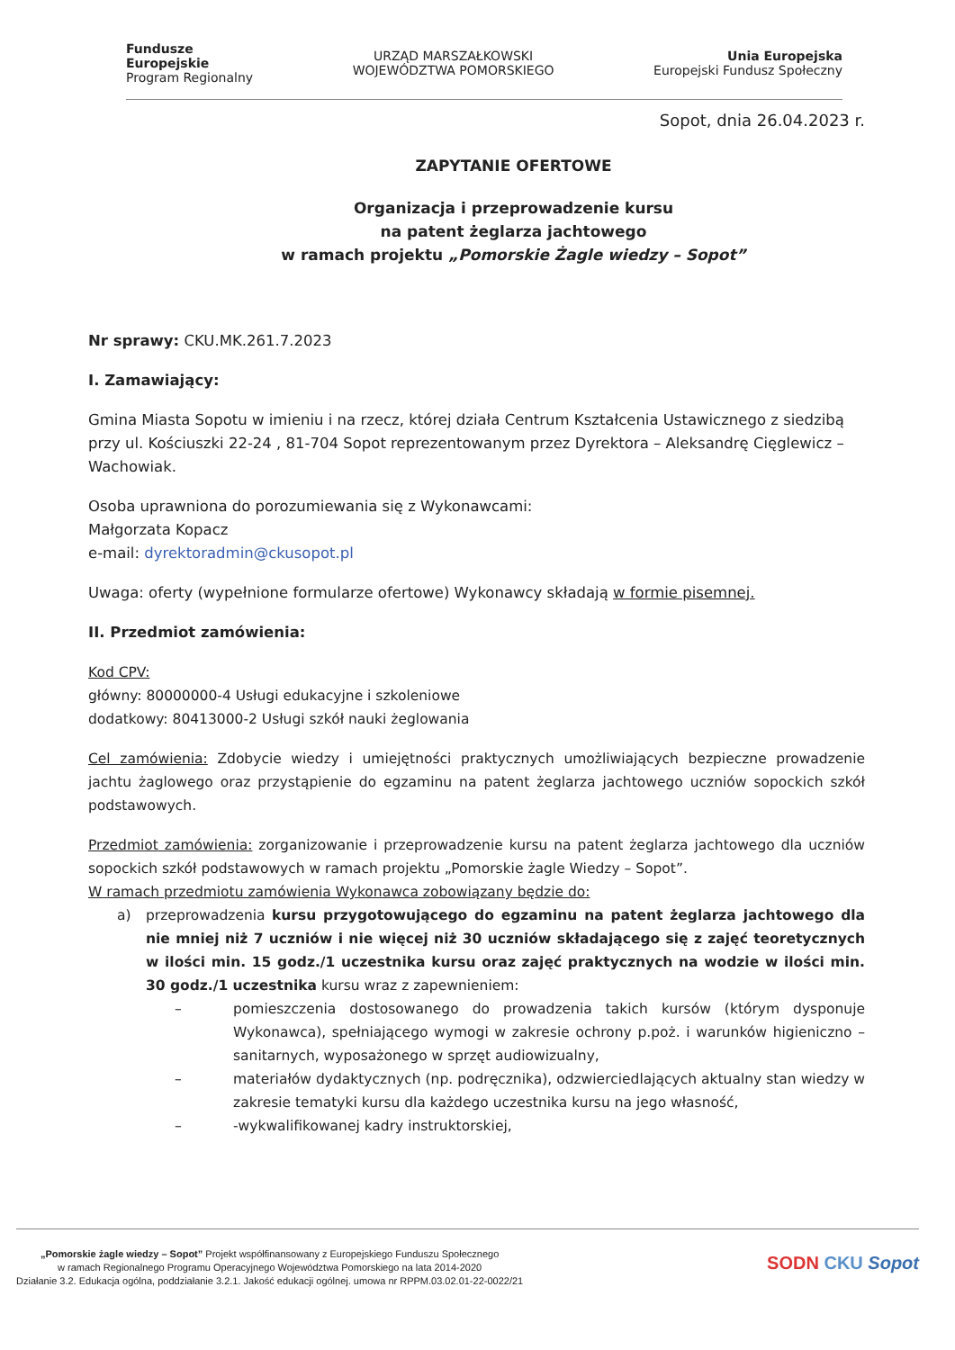Fundusze
Europejskie
Program Regionalny
URZĄD MARSZAŁKOWSKI
WOJEWÓDZTWA POMORSKIEGO
Unia Europejska
Europejski Fundusz Społeczny
Sopot, dnia 26.04.2023 r.
ZAPYTANIE OFERTOWE
Organizacja i przeprowadzenie kursu
na patent żeglarza jachtowego
w ramach projektu „Pomorskie Żagle wiedzy – Sopot”
Nr sprawy: CKU.MK.261.7.2023
I. Zamawiający:
Gmina Miasta Sopotu w imieniu i na rzecz, której działa Centrum Kształcenia Ustawicznego z siedzibą przy ul. Kościuszki 22-24 , 81-704 Sopot reprezentowanym przez Dyrektora – Aleksandrę Cięglewicz – Wachowiak.
Osoba uprawniona do porozumiewania się z Wykonawcami:
Małgorzata Kopacz
e-mail: dyrektoradmin@ckusopot.pl
Uwaga: oferty (wypełnione formularze ofertowe) Wykonawcy składają w formie pisemnej.
II. Przedmiot zamówienia:
Kod CPV:
główny: 80000000-4 Usługi edukacyjne i szkoleniowe
dodatkowy: 80413000-2 Usługi szkół nauki żeglowania
Cel zamówienia: Zdobycie wiedzy i umiejętności praktycznych umożliwiających bezpieczne prowadzenie jachtu żaglowego oraz przystąpienie do egzaminu na patent żeglarza jachtowego uczniów sopockich szkół podstawowych.
Przedmiot zamówienia: zorganizowanie i przeprowadzenie kursu na patent żeglarza jachtowego dla uczniów sopockich szkół podstawowych w ramach projektu „Pomorskie żagle Wiedzy – Sopot”.
W ramach przedmiotu zamówienia Wykonawca zobowiązany będzie do:
a) przeprowadzenia kursu przygotowującego do egzaminu na patent żeglarza jachtowego dla nie mniej niż 7 uczniów i nie więcej niż 30 uczniów składającego się z zajęć teoretycznych w ilości min. 15 godz./1 uczestnika kursu oraz zajęć praktycznych na wodzie w ilości min. 30 godz./1 uczestnika kursu wraz z zapewnieniem:
– pomieszczenia dostosowanego do prowadzenia takich kursów (którym dysponuje Wykonawca), spełniającego wymogi w zakresie ochrony p.poż. i warunków higieniczno – sanitarnych, wyposażonego w sprzęt audiowizualny,
– materiałów dydaktycznych (np. podręcznika), odzwierciedlających aktualny stan wiedzy w zakresie tematyki kursu dla każdego uczestnika kursu na jego własność,
– -wykwalifikowanej kadry instruktorskiej,
„Pomorskie żagle wiedzy – Sopot” Projekt współfinansowany z Europejskiego Funduszu Społecznego
w ramach Regionalnego Programu Operacyjnego Województwa Pomorskiego na lata 2014-2020
Działanie 3.2. Edukacja ogólna, poddziałanie 3.2.1. Jakość edukacji ogólnej. umowa nr RPPM.03.02.01-22-0022/21
SODN CKU Sopot